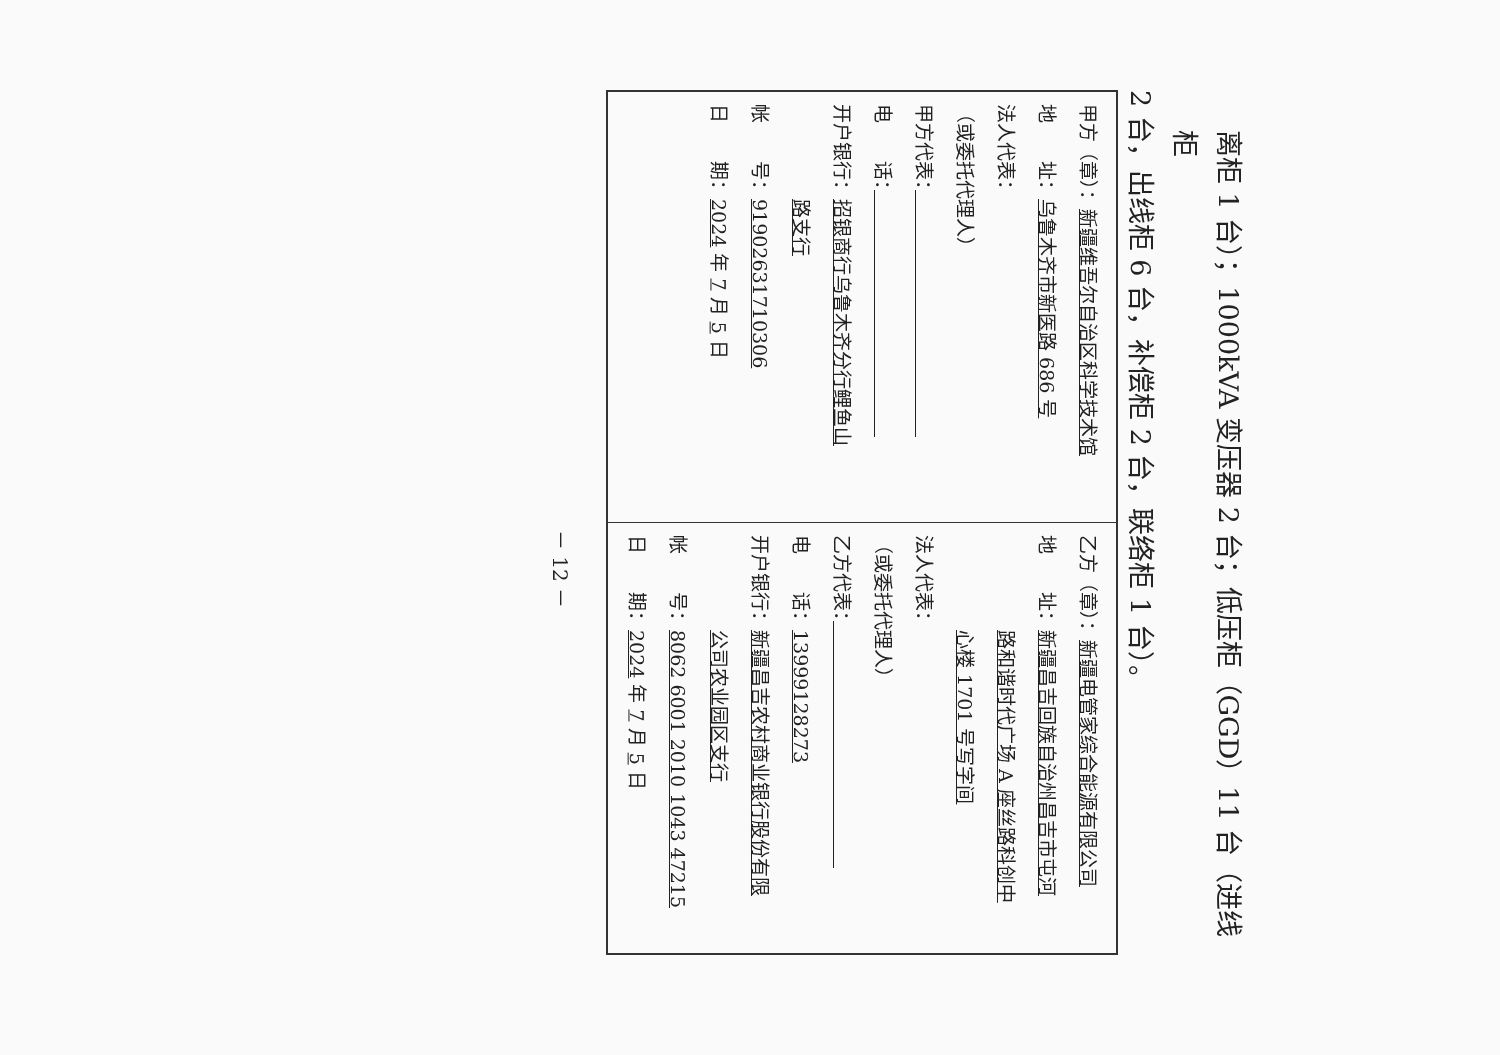离柜 1 台）；1000kVA 变压器 2 台；低压柜（GGD）11 台（进线柜
2 台，出线柜 6 台，补偿柜 2 台，联络柜 1 台）。
| 甲方（章）： 新疆维吾尔自治区科学技术馆 地 址： 乌鲁木齐市新医路 686 号 法人代表： （或委托代理人） 甲方代表： 电 话： 开户银行： 招银商行乌鲁木齐分行鲤鱼山 路支行 帐 号： 919026317103­06 日 期： 2024 年 7 月 5 日 | 乙方（章）： 新疆电管家综合能源有限公司 地 址： 新疆昌吉回族自治州昌吉市屯河 路和谐时代广场 A 座丝路科创中 心楼 1701 号写字间 法人代表： （或委托代理人） 乙方代表： 电 话： 13999128273 开户银行： 新疆昌吉农村商业银行股份有限 公司农业园区支行 帐 号： 8062 6001 2010 1043 47215 日 期： 2024 年 7 月 5 日 |
－ 12 －